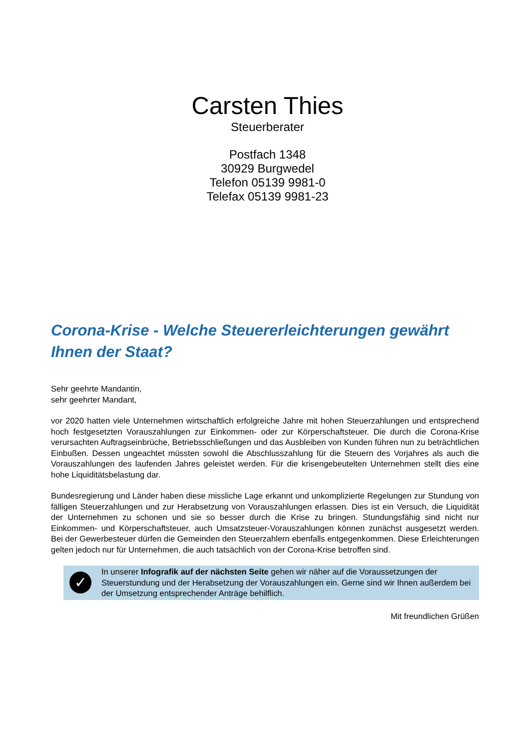Carsten Thies
Steuerberater
Postfach 1348
30929 Burgwedel
Telefon 05139 9981-0
Telefax 05139 9981-23
Corona-Krise - Welche Steuererleichterungen gewährt Ihnen der Staat?
Sehr geehrte Mandantin,
sehr geehrter Mandant,
vor 2020 hatten viele Unternehmen wirtschaftlich erfolgreiche Jahre mit hohen Steuerzahlungen und entsprechend hoch festgesetzten Vorauszahlungen zur Einkommen- oder zur Körperschaftsteuer. Die durch die Corona-Krise verursachten Auftragseinbrüche, Betriebsschließungen und das Ausbleiben von Kunden führen nun zu beträchtlichen Einbußen. Dessen ungeachtet müssten sowohl die Abschlusszahlung für die Steuern des Vorjahres als auch die Vorauszahlungen des laufenden Jahres geleistet werden. Für die krisengebeutelten Unternehmen stellt dies eine hohe Liquiditätsbelastung dar.
Bundesregierung und Länder haben diese missliche Lage erkannt und unkomplizierte Regelungen zur Stundung von fälligen Steuerzahlungen und zur Herabsetzung von Vorauszahlungen erlassen. Dies ist ein Versuch, die Liquidität der Unternehmen zu schonen und sie so besser durch die Krise zu bringen. Stundungsfähig sind nicht nur Einkommen- und Körperschaftsteuer, auch Umsatzsteuer-Vorauszahlungen können zunächst ausgesetzt werden. Bei der Gewerbesteuer dürfen die Gemeinden den Steuerzahlern ebenfalls entgegenkommen. Diese Erleichterungen gelten jedoch nur für Unternehmen, die auch tatsächlich von der Corona-Krise betroffen sind.
✓
In unserer Infografik auf der nächsten Seite gehen wir näher auf die Voraussetzungen der Steuerstundung und der Herabsetzung der Vorauszahlungen ein. Gerne sind wir Ihnen außerdem bei der Umsetzung entsprechender Anträge behilflich.
Mit freundlichen Grüßen